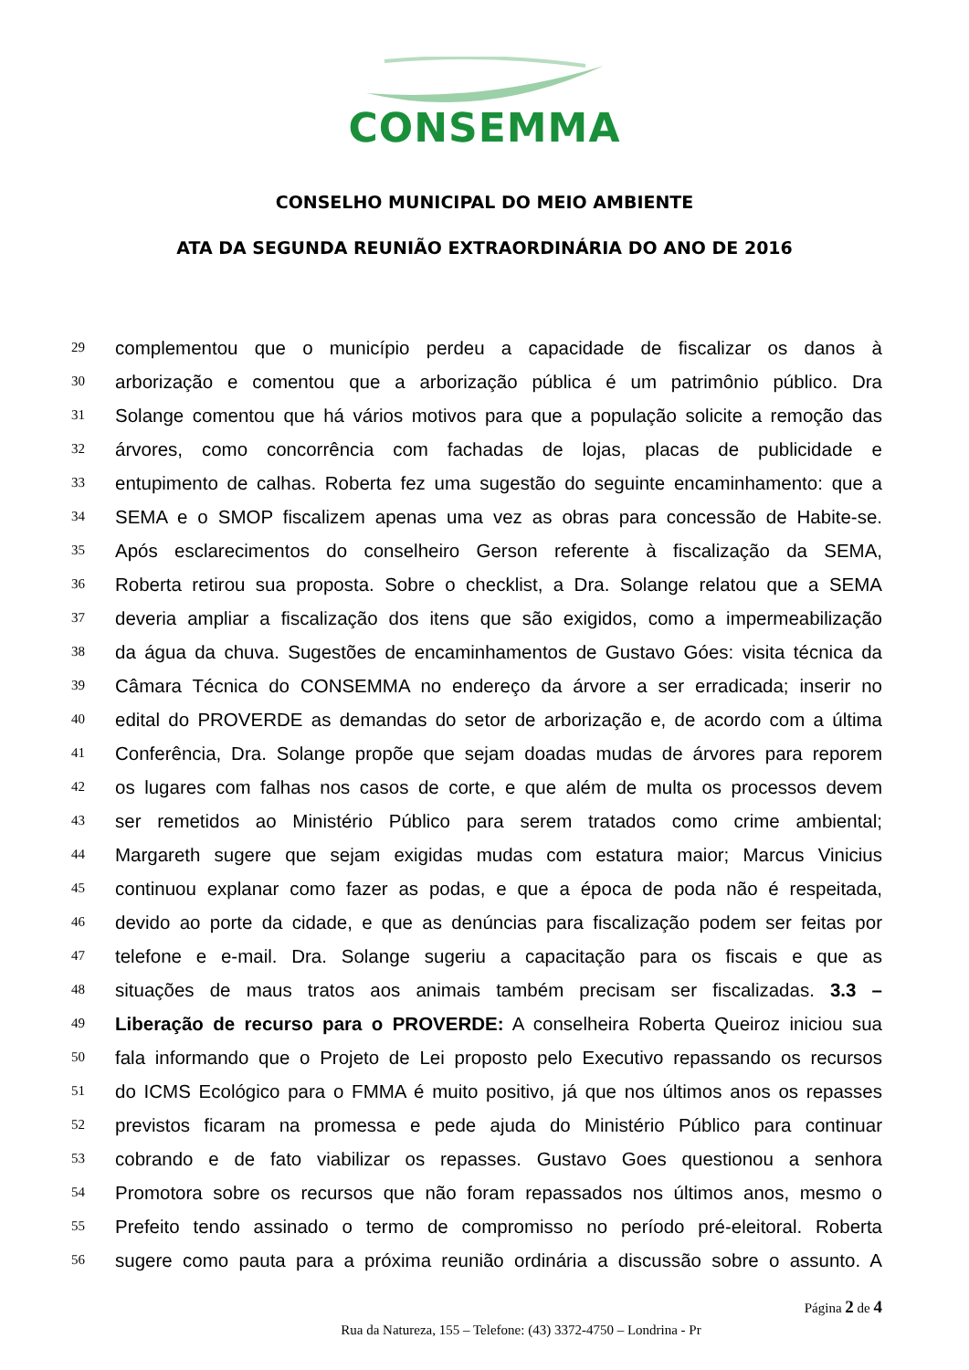CONSEMMA
CONSELHO MUNICIPAL DO MEIO AMBIENTE
ATA DA SEGUNDA REUNIÃO EXTRAORDINÁRIA DO ANO DE 2016
29 complementou que o município perdeu a capacidade de fiscalizar os danos à
30 arborização e comentou que a arborização pública é um patrimônio público. Dra
31 Solange comentou que há vários motivos para que a população solicite a remoção das
32 árvores, como concorrência com fachadas de lojas, placas de publicidade e
33 entupimento de calhas. Roberta fez uma sugestão do seguinte encaminhamento: que a
34 SEMA e o SMOP fiscalizem apenas uma vez as obras para concessão de Habite-se.
35 Após esclarecimentos do conselheiro Gerson referente à fiscalização da SEMA,
36 Roberta retirou sua proposta. Sobre o checklist, a Dra. Solange relatou que a SEMA
37 deveria ampliar a fiscalização dos itens que são exigidos, como a impermeabilização
38 da água da chuva. Sugestões de encaminhamentos de Gustavo Góes: visita técnica da
39 Câmara Técnica do CONSEMMA no endereço da árvore a ser erradicada; inserir no
40 edital do PROVERDE as demandas do setor de arborização e, de acordo com a última
41 Conferência, Dra. Solange propõe que sejam doadas mudas de árvores para reporem
42 os lugares com falhas nos casos de corte, e que além de multa os processos devem
43 ser remetidos ao Ministério Público para serem tratados como crime ambiental;
44 Margareth sugere que sejam exigidas mudas com estatura maior; Marcus Vinicius
45 continuou explanar como fazer as podas, e que a época de poda não é respeitada,
46 devido ao porte da cidade, e que as denúncias para fiscalização podem ser feitas por
47 telefone e e-mail. Dra. Solange sugeriu a capacitação para os fiscais e que as
48 situações de maus tratos aos animais também precisam ser fiscalizadas. 3.3 –
49 Liberação de recurso para o PROVERDE: A conselheira Roberta Queiroz iniciou sua
50 fala informando que o Projeto de Lei proposto pelo Executivo repassando os recursos
51 do ICMS Ecológico para o FMMA é muito positivo, já que nos últimos anos os repasses
52 previstos ficaram na promessa e pede ajuda do Ministério Público para continuar
53 cobrando e de fato viabilizar os repasses. Gustavo Goes questionou a senhora
54 Promotora sobre os recursos que não foram repassados nos últimos anos, mesmo o
55 Prefeito tendo assinado o termo de compromisso no período pré-eleitoral. Roberta
56 sugere como pauta para a próxima reunião ordinária a discussão sobre o assunto. A
Página 2 de 4
Rua da Natureza, 155 – Telefone: (43) 3372-4750 – Londrina - Pr